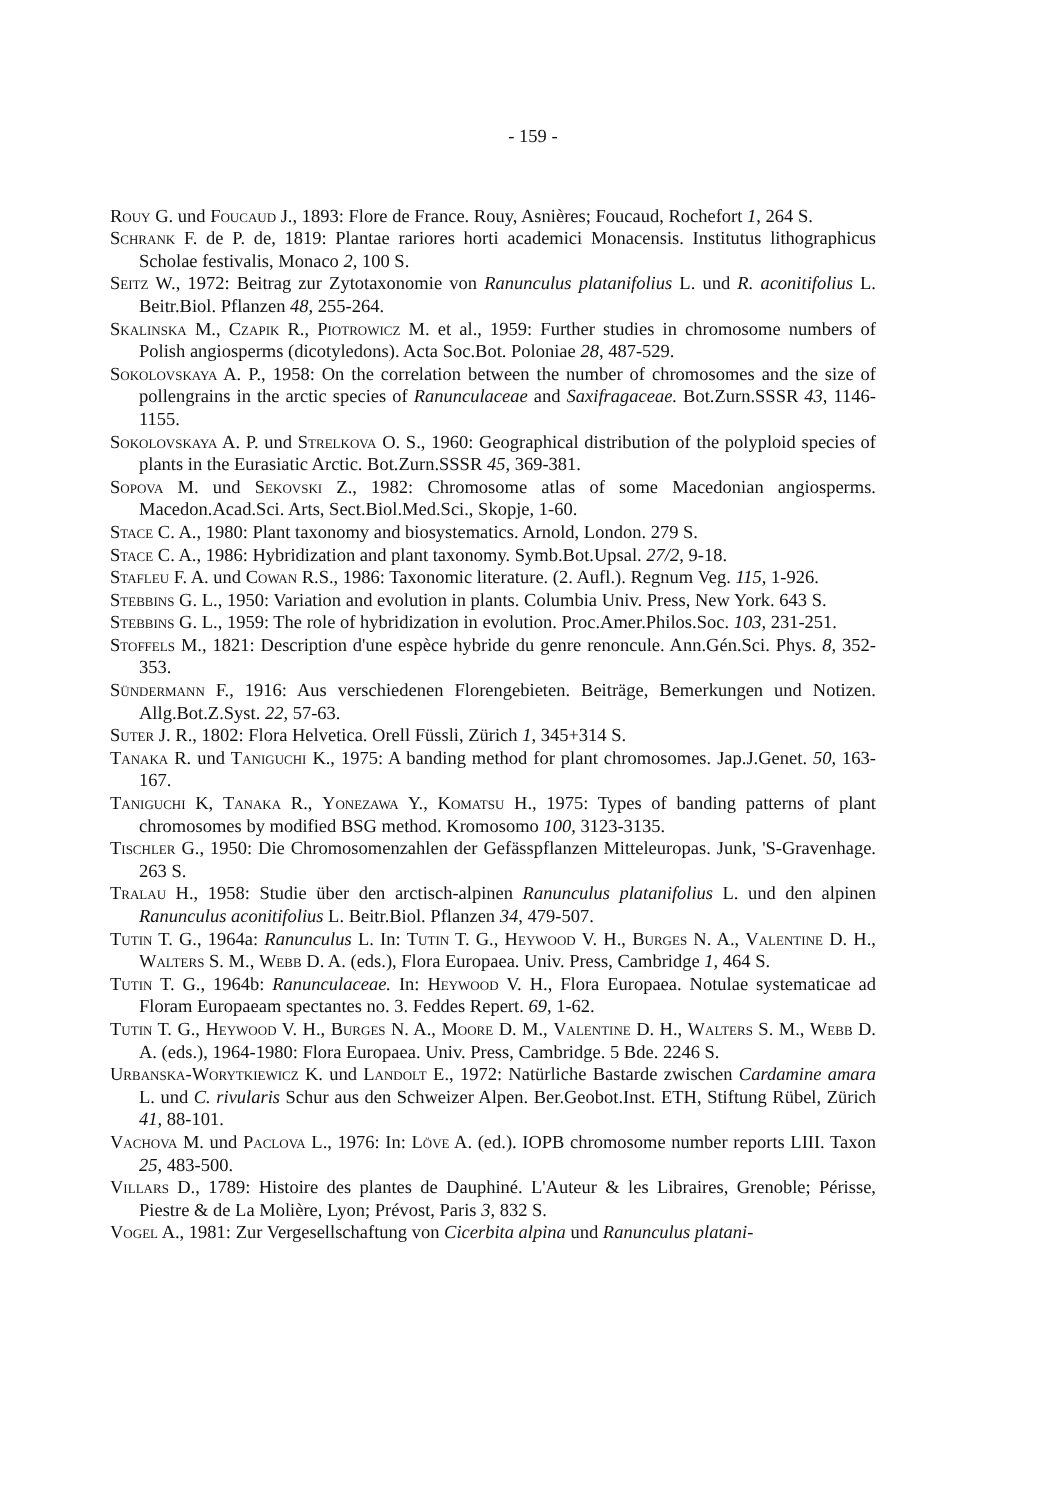- 159 -
Rouy G. und Foucaud J., 1893: Flore de France. Rouy, Asnières; Foucaud, Rochefort 1, 264 S.
Schrank F. de P. de, 1819: Plantae rariores horti academici Monacensis. Institutus lithographicus Scholae festivalis, Monaco 2, 100 S.
Seitz W., 1972: Beitrag zur Zytotaxonomie von Ranunculus platanifolius L. und R. aconitifolius L. Beitr.Biol. Pflanzen 48, 255-264.
Skalinska M., Czapik R., Piotrowicz M. et al., 1959: Further studies in chromosome numbers of Polish angiosperms (dicotyledons). Acta Soc.Bot. Poloniae 28, 487-529.
Sokolovskaya A. P., 1958: On the correlation between the number of chromosomes and the size of pollengrains in the arctic species of Ranunculaceae and Saxifragaceae. Bot.Zurn.SSSR 43, 1146-1155.
Sokolovskaya A. P. und Strelkova O. S., 1960: Geographical distribution of the polyploid species of plants in the Eurasiatic Arctic. Bot.Zurn.SSSR 45, 369-381.
Sopova M. und Sekovski Z., 1982: Chromosome atlas of some Macedonian angiosperms. Macedon.Acad.Sci. Arts, Sect.Biol.Med.Sci., Skopje, 1-60.
Stace C. A., 1980: Plant taxonomy and biosystematics. Arnold, London. 279 S.
Stace C. A., 1986: Hybridization and plant taxonomy. Symb.Bot.Upsal. 27/2, 9-18.
Stafleu F. A. und Cowan R.S., 1986: Taxonomic literature. (2. Aufl.). Regnum Veg. 115, 1-926.
Stebbins G. L., 1950: Variation and evolution in plants. Columbia Univ. Press, New York. 643 S.
Stebbins G. L., 1959: The role of hybridization in evolution. Proc.Amer.Philos.Soc. 103, 231-251.
Stoffels M., 1821: Description d'une espèce hybride du genre renoncule. Ann.Gén.Sci. Phys. 8, 352-353.
Sündermann F., 1916: Aus verschiedenen Florengebieten. Beiträge, Bemerkungen und Notizen. Allg.Bot.Z.Syst. 22, 57-63.
Suter J. R., 1802: Flora Helvetica. Orell Füssli, Zürich 1, 345+314 S.
Tanaka R. und Taniguchi K., 1975: A banding method for plant chromosomes. Jap.J.Genet. 50, 163-167.
Taniguchi K, Tanaka R., Yonezawa Y., Komatsu H., 1975: Types of banding patterns of plant chromosomes by modified BSG method. Kromosomo 100, 3123-3135.
Tischler G., 1950: Die Chromosomenzahlen der Gefässpflanzen Mitteleuropas. Junk, 'S-Gravenhage. 263 S.
Tralau H., 1958: Studie über den arctisch-alpinen Ranunculus platanifolius L. und den alpinen Ranunculus aconitifolius L. Beitr.Biol. Pflanzen 34, 479-507.
Tutin T. G., 1964a: Ranunculus L. In: Tutin T. G., Heywood V. H., Burges N. A., Valentine D. H., Walters S. M., Webb D. A. (eds.), Flora Europaea. Univ. Press, Cambridge 1, 464 S.
Tutin T. G., 1964b: Ranunculaceae. In: Heywood V. H., Flora Europaea. Notulae systematicae ad Floram Europaeam spectantes no. 3. Feddes Repert. 69, 1-62.
Tutin T. G., Heywood V. H., Burges N. A., Moore D. M., Valentine D. H., Walters S. M., Webb D. A. (eds.), 1964-1980: Flora Europaea. Univ. Press, Cambridge. 5 Bde. 2246 S.
Urbanska-Worytkiewicz K. und Landolt E., 1972: Natürliche Bastarde zwischen Cardamine amara L. und C. rivularis Schur aus den Schweizer Alpen. Ber.Geobot.Inst. ETH, Stiftung Rübel, Zürich 41, 88-101.
Vachova M. und Paclova L., 1976: In: Löve A. (ed.). IOPB chromosome number reports LIII. Taxon 25, 483-500.
Villars D., 1789: Histoire des plantes de Dauphiné. L'Auteur & les Libraires, Grenoble; Périsse, Piestre & de La Molière, Lyon; Prévost, Paris 3, 832 S.
Vogel A., 1981: Zur Vergesellschaftung von Cicerbita alpina und Ranunculus platani-